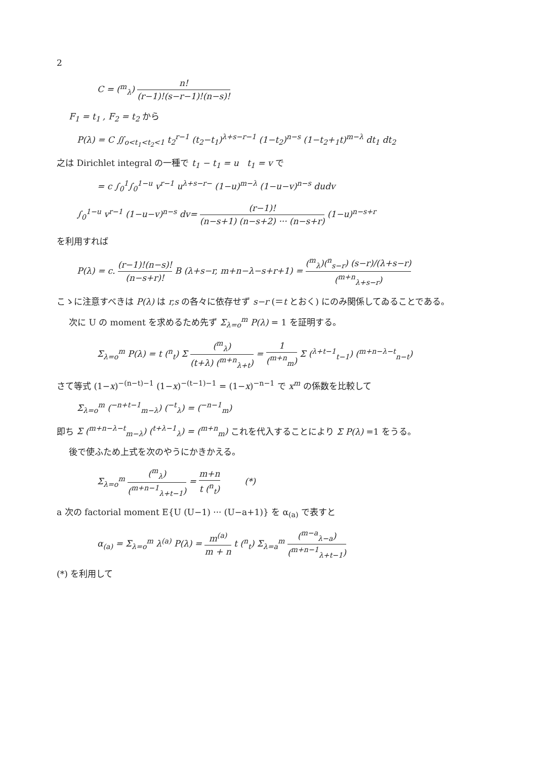2
C = (<sup>m</sup><sub>λ</sub>) n! (r−1)!(s−r−1)!(n−s)!
F<sub>1</sub> = t<sub>1</sub> , F<sub>2</sub> = t<sub>2</sub> から
P(λ) = C ∬<sub>o<t<sub>1</sub><t<sub>2</sub><1</sub> t<sub>2</sub><sup>r−1</sup> (t<sub>2</sub>−t<sub>1</sub>)<sup>λ+s−r−1</sup> (1−t<sub>2</sub>)<sup>n−s</sup> (1−t<sub>2</sub>+<sub>1</sub>t)<sup>m−λ</sup> dt<sub>1</sub> dt<sub>2</sub>
之は Dirichlet integral の一種で t<sub>1</sub> − t<sub>1</sub> = u t<sub>1</sub> = v で
= c ∫<sub>0</sub><sup>1</sup>∫<sub>0</sub><sup>1−u</sup> v<sup>r−1</sup> u<sup>λ+s−r−</sup> (1−u)<sup>m−λ</sup> (1−u−v)<sup>n−s</sup> dudv
∫<sub>0</sub><sup>1−u</sup> v<sup>r−1</sup> (1−u−v)<sup>n−s</sup> dv= (r−1)! (n−s+1) (n−s+2) ··· (n−s+r) (1−u)<sup>n−s+r</sup>
を利用すれば
P(λ) = c. (r−1)!(n−s)! (n−s+r)! B (λ+s−r, m+n−λ−s+r+1) = (<sup>m</sup><sub>λ</sub>)(<sup>n</sup><sub>s−r</sub>) (s−r)/(λ+s−r) (<sup>m+n</sup><sub>λ+s−r</sub>)
こゝに注意すべきは P(λ) は r,s の各々に依存せず s−r (＝t とおく) にのみ関係してゐることである。
次に U の moment を求めるため先ず Σ<sub>λ=o</sub><sup>m</sup> P(λ) = 1 を証明する。
Σ<sub>λ=o</sub><sup>m</sup> P(λ) = t (<sup>n</sup><sub>t</sub>) Σ (<sup>m</sup><sub>λ</sub>) (t+λ) (<sup>m+n</sup><sub>λ+t</sub>) = 1 (<sup>m+n</sup><sub>m</sub>) Σ (<sup>λ+t−1</sup><sub>t−1</sub>) (<sup>m+n−λ−t</sup><sub>n−t</sub>)
さて等式 (1−x)<sup>−(n−t)−1</sup> (1−x)<sup>−(t−1)−1</sup> = (1−x)<sup>−n−1</sup> で x<sup>m</sup> の係数を比較して
Σ<sub>λ=o</sub><sup>m</sup> (<sup>−n+t−1</sup><sub>m−λ</sub>) (<sup>−t</sup><sub>λ</sub>) = (<sup>−n−1</sup><sub>m</sub>)
即ち Σ (<sup>m+n−λ−t</sup><sub>m−λ</sub>) (<sup>t+λ−1</sup><sub>λ</sub>) = (<sup>m+n</sup><sub>m</sub>) これを代入することにより Σ P(λ) =1 をうる。
後で使ふため上式を次のやうにかきかえる。
Σ<sub>λ=o</sub><sup>m</sup> (<sup>m</sup><sub>λ</sub>) (<sup>m+n−1</sup><sub>λ+t−1</sub>) = m+n t (<sup>n</sup><sub>t</sub>) (*)
a 次の factorial moment E{U (U−1) ··· (U−a+1)} を α<sub>(a)</sub> で表すと
α<sub>(a)</sub> = Σ<sub>λ=o</sub><sup>m</sup> λ<sup>(a)</sup> P(λ) = m<sup>(a)</sup> m + n t (<sup>n</sup><sub>t</sub>) Σ<sub>λ=a</sub><sup>m</sup> (<sup>m−a</sup><sub>λ−a</sub>) (<sup>m+n−1</sup><sub>λ+t−1</sub>)
(*) を利用して